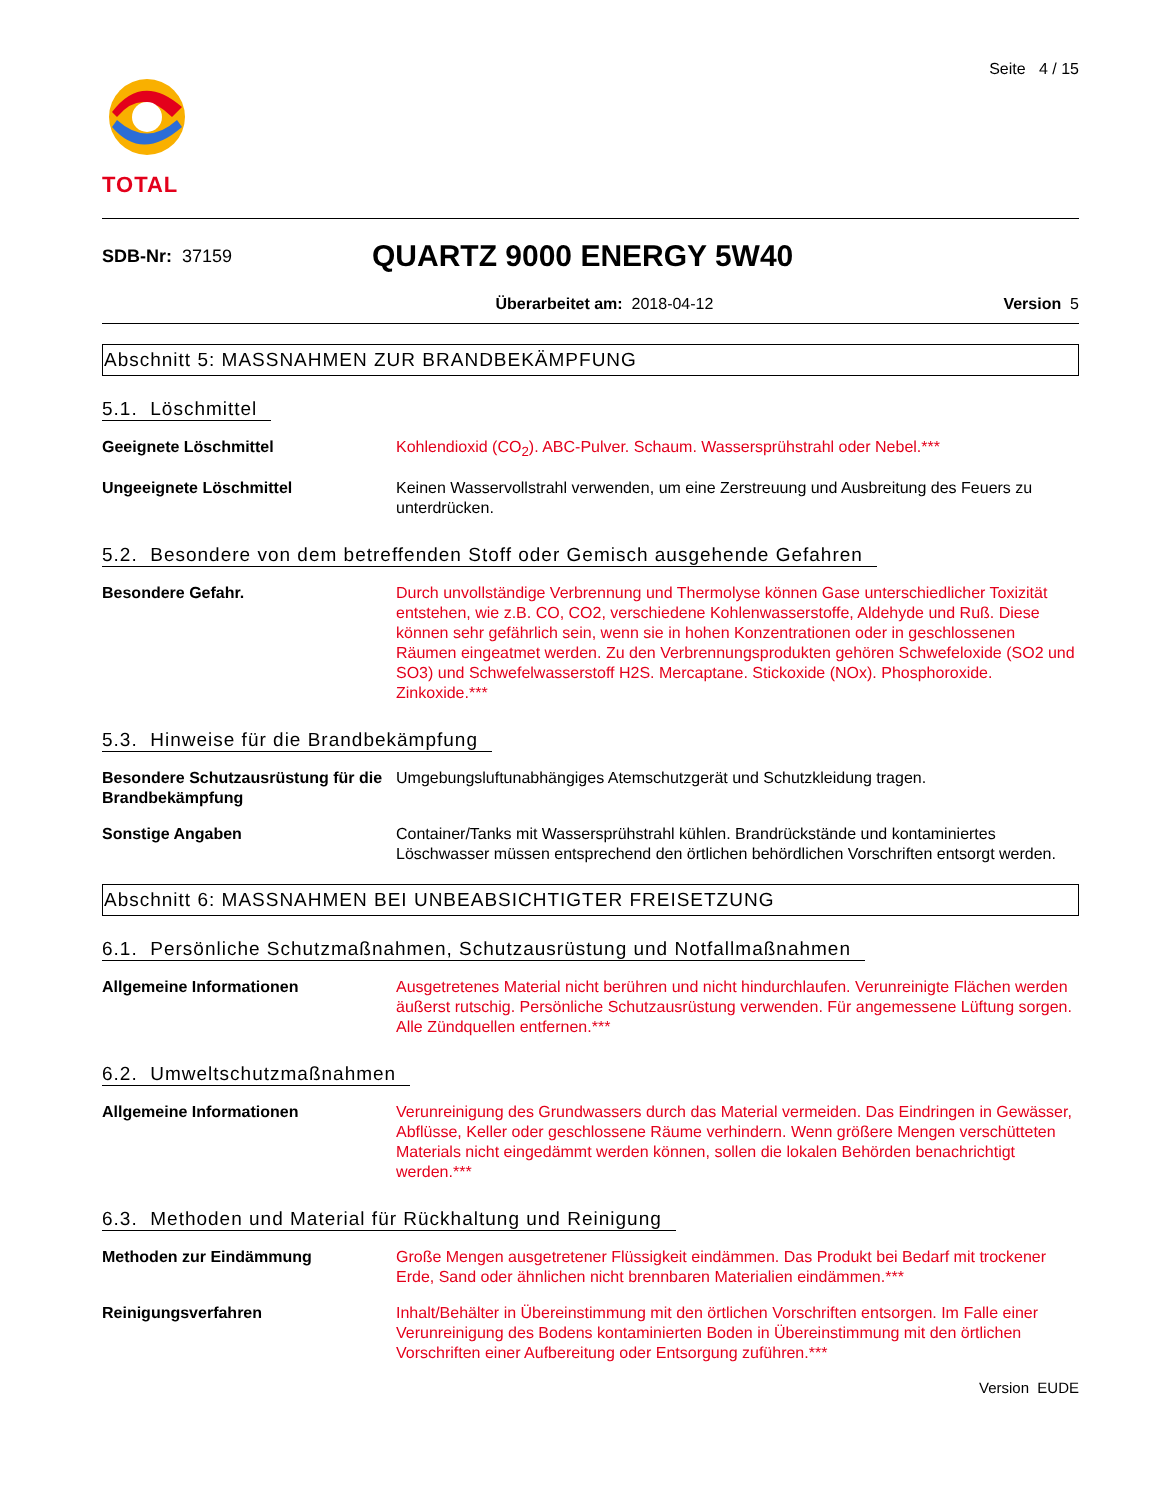TOTAL
Seite 4 / 15
SDB-Nr: 37159
QUARTZ 9000 ENERGY 5W40
Überarbeitet am: 2018-04-12 Version 5
Abschnitt 5: MASSNAHMEN ZUR BRANDBEKÄMPFUNG
5.1. Löschmittel
Geeignete Löschmittel Kohlendioxid (CO<sub>2</sub>). ABC-Pulver. Schaum. Wassersprühstrahl oder Nebel.***
Ungeeignete Löschmittel Keinen Wasservollstrahl verwenden, um eine Zerstreuung und Ausbreitung des Feuers zu unterdrücken.
5.2. Besondere von dem betreffenden Stoff oder Gemisch ausgehende Gefahren
Besondere Gefahr. Durch unvollständige Verbrennung und Thermolyse können Gase unterschiedlicher Toxizität entstehen, wie z.B. CO, CO2, verschiedene Kohlenwasserstoffe, Aldehyde und Ruß. Diese können sehr gefährlich sein, wenn sie in hohen Konzentrationen oder in geschlossenen Räumen eingeatmet werden. Zu den Verbrennungsprodukten gehören Schwefeloxide (SO2 und SO3) und Schwefelwasserstoff H2S. Mercaptane. Stickoxide (NOx). Phosphoroxide. Zinkoxide.***
5.3. Hinweise für die Brandbekämpfung
Besondere Schutzausrüstung für die Brandbekämpfung
Umgebungsluftunabhängiges Atemschutzgerät und Schutzkleidung tragen.
Sonstige Angaben Container/Tanks mit Wassersprühstrahl kühlen. Brandrückstände und kontaminiertes Löschwasser müssen entsprechend den örtlichen behördlichen Vorschriften entsorgt werden.
Abschnitt 6: MASSNAHMEN BEI UNBEABSICHTIGTER FREISETZUNG
6.1. Persönliche Schutzmaßnahmen, Schutzausrüstung und Notfallmaßnahmen
Allgemeine Informationen Ausgetretenes Material nicht berühren und nicht hindurchlaufen. Verunreinigte Flächen werden äußerst rutschig. Persönliche Schutzausrüstung verwenden. Für angemessene Lüftung sorgen. Alle Zündquellen entfernen.***
6.2. Umweltschutzmaßnahmen
Allgemeine Informationen Verunreinigung des Grundwassers durch das Material vermeiden. Das Eindringen in Gewässer, Abflüsse, Keller oder geschlossene Räume verhindern. Wenn größere Mengen verschütteten Materials nicht eingedämmt werden können, sollen die lokalen Behörden benachrichtigt werden.***
6.3. Methoden und Material für Rückhaltung und Reinigung
Methoden zur Eindämmung Große Mengen ausgetretener Flüssigkeit eindämmen. Das Produkt bei Bedarf mit trockener Erde, Sand oder ähnlichen nicht brennbaren Materialien eindämmen.***
Reinigungsverfahren Inhalt/Behälter in Übereinstimmung mit den örtlichen Vorschriften entsorgen. Im Falle einer Verunreinigung des Bodens kontaminierten Boden in Übereinstimmung mit den örtlichen Vorschriften einer Aufbereitung oder Entsorgung zuführen.***
Version EUDE